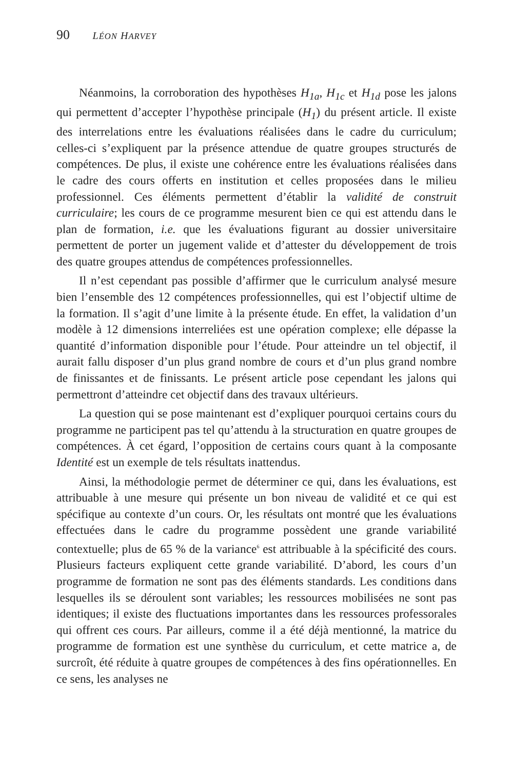90 LÉON HARVEY
Néanmoins, la corroboration des hypothèses H<sub>1a</sub>, H<sub>1c</sub> et H<sub>1d</sub> pose les jalons qui permettent d’accepter l’hypothèse principale (H<sub>1</sub>) du présent article. Il existe des interrelations entre les évaluations réalisées dans le cadre du curriculum; celles-ci s’expliquent par la présence attendue de quatre groupes structurés de compétences. De plus, il existe une cohérence entre les évaluations réalisées dans le cadre des cours offerts en institution et celles proposées dans le milieu professionnel. Ces éléments permettent d’établir la validité de construit curriculaire; les cours de ce programme mesurent bien ce qui est attendu dans le plan de formation, i.e. que les évaluations figurant au dossier universitaire permettent de porter un jugement valide et d’attester du développement de trois des quatre groupes attendus de compétences professionnelles.
Il n’est cependant pas possible d’affirmer que le curriculum analysé mesure bien l’ensemble des 12 compétences professionnelles, qui est l’objectif ultime de la formation. Il s’agit d’une limite à la présente étude. En effet, la validation d’un modèle à 12 dimensions interreliées est une opération complexe; elle dépasse la quantité d’information disponible pour l’étude. Pour atteindre un tel objectif, il aurait fallu disposer d’un plus grand nombre de cours et d’un plus grand nombre de finissantes et de finissants. Le présent article pose cependant les jalons qui permettront d’atteindre cet objectif dans des travaux ultérieurs.
La question qui se pose maintenant est d’expliquer pourquoi certains cours du programme ne participent pas tel qu’attendu à la structuration en quatre groupes de compétences. À cet égard, l’opposition de certains cours quant à la composante Identité est un exemple de tels résultats inattendus.
Ainsi, la méthodologie permet de déterminer ce qui, dans les évaluations, est attribuable à une mesure qui présente un bon niveau de validité et ce qui est spécifique au contexte d’un cours. Or, les résultats ont montré que les évaluations effectuées dans le cadre du programme possèdent une grande variabilité contextuelle; plus de 65 % de la variance<sup>6</sup> est attribuable à la spécificité des cours. Plusieurs facteurs expliquent cette grande variabilité. D’abord, les cours d’un programme de formation ne sont pas des éléments standards. Les conditions dans lesquelles ils se déroulent sont variables; les ressources mobilisées ne sont pas identiques; il existe des fluctuations importantes dans les ressources professorales qui offrent ces cours. Par ailleurs, comme il a été déjà mentionné, la matrice du programme de formation est une synthèse du curriculum, et cette matrice a, de surcroît, été réduite à quatre groupes de compétences à des fins opérationnelles. En ce sens, les analyses ne